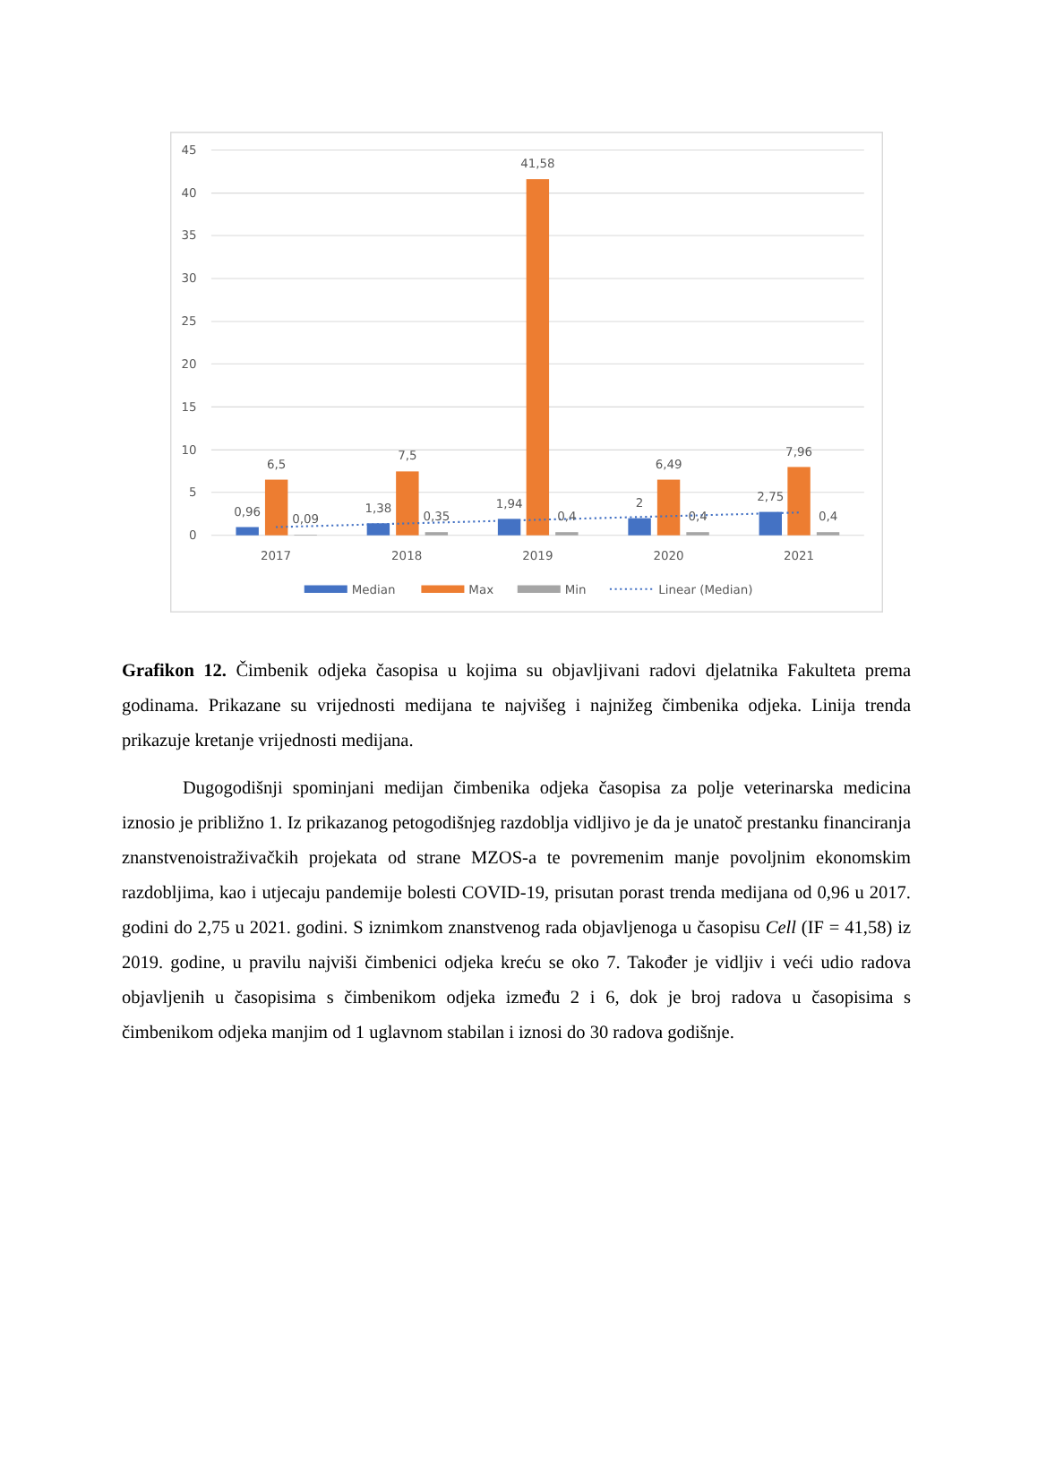45
40
35
30
25
20
15
10
5
0
0,96
6,5
0,09
1,38
7,5
0,35
1,94
41,58
0,4
2
6,49
0,4
2,75
7,96
0,4
2017
2018
2019
2020
2021
Median
Max
Min
Linear (Median)
Grafikon 12. Čimbenik odjeka časopisa u kojima su objavljivani radovi djelatnika Fakulteta prema godinama. Prikazane su vrijednosti medijana te najvišeg i najnižeg čimbenika odjeka. Linija trenda prikazuje kretanje vrijednosti medijana.
Dugogodišnji spominjani medijan čimbenika odjeka časopisa za polje veterinarska medicina iznosio je približno 1. Iz prikazanog petogodišnjeg razdoblja vidljivo je da je unatoč prestanku financiranja znanstvenoistraživačkih projekata od strane MZOS-a te povremenim manje povoljnim ekonomskim razdobljima, kao i utjecaju pandemije bolesti COVID-19, prisutan porast trenda medijana od 0,96 u 2017. godini do 2,75 u 2021. godini. S iznimkom znanstvenog rada objavljenoga u časopisu Cell (IF = 41,58) iz 2019. godine, u pravilu najviši čimbenici odjeka kreću se oko 7. Također je vidljiv i veći udio radova objavljenih u časopisima s čimbenikom odjeka između 2 i 6, dok je broj radova u časopisima s čimbenikom odjeka manjim od 1 uglavnom stabilan i iznosi do 30 radova godišnje.